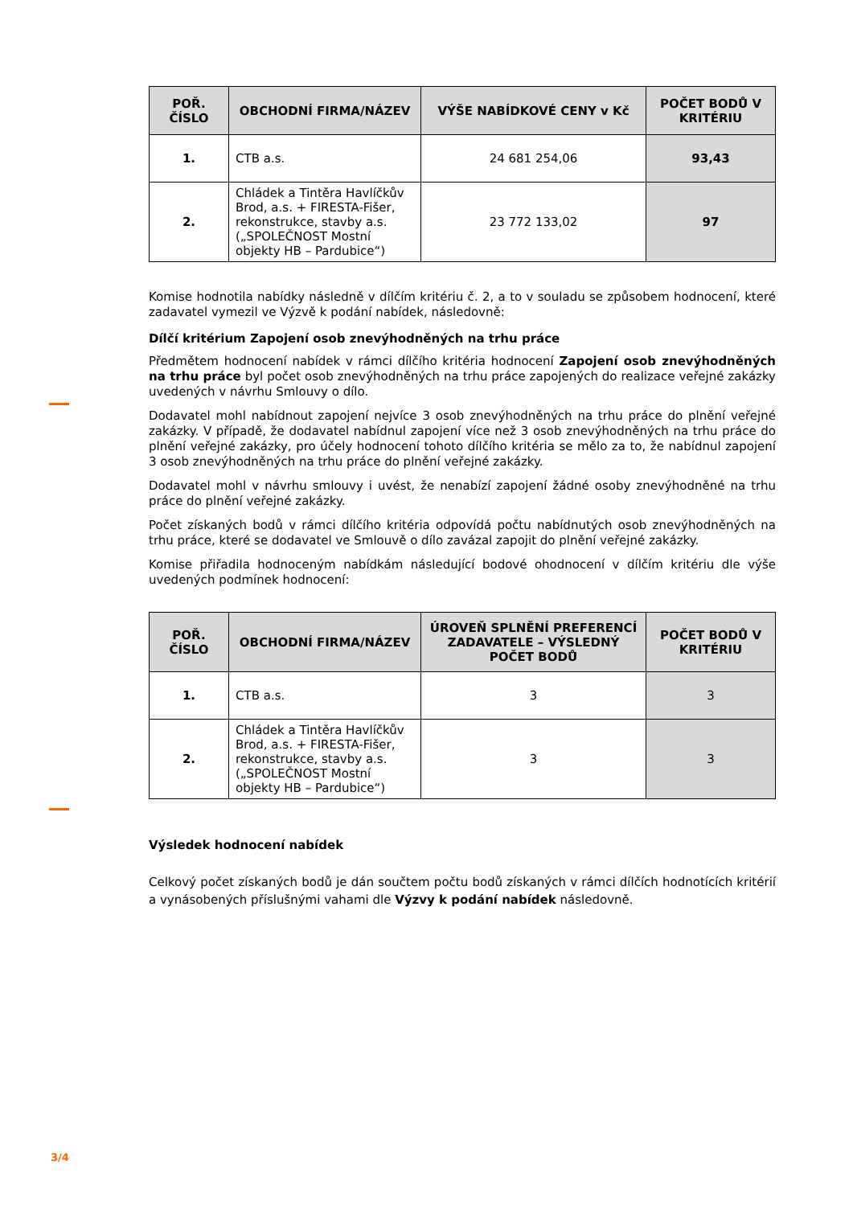| POŘ. ČÍSLO | OBCHODNÍ FIRMA/NÁZEV | VÝŠE NABÍDKOVÉ CENY v Kč | POČET BODŮ V KRITÉRIU |
| --- | --- | --- | --- |
| 1. | CTB a.s. | 24 681 254,06 | 93,43 |
| 2. | Chládek a Tintěra Havlíčkův Brod, a.s. + FIRESTA-Fišer, rekonstrukce, stavby a.s. („SPOLEČNOST Mostní objekty HB – Pardubice“) | 23 772 133,02 | 97 |
Komise hodnotila nabídky následně v dílčím kritériu č. 2, a to v souladu se způsobem hodnocení, které zadavatel vymezil ve Výzvě k podání nabídek, následovně:
Dílčí kritérium Zapojení osob znevýhodněných na trhu práce
Předmětem hodnocení nabídek v rámci dílčího kritéria hodnocení Zapojení osob znevýhodněných na trhu práce byl počet osob znevýhodněných na trhu práce zapojených do realizace veřejné zakázky uvedených v návrhu Smlouvy o dílo.
Dodavatel mohl nabídnout zapojení nejvíce 3 osob znevýhodněných na trhu práce do plnění veřejné zakázky. V případě, že dodavatel nabídnul zapojení více než 3 osob znevýhodněných na trhu práce do plnění veřejné zakázky, pro účely hodnocení tohoto dílčího kritéria se mělo za to, že nabídnul zapojení 3 osob znevýhodněných na trhu práce do plnění veřejné zakázky.
Dodavatel mohl v návrhu smlouvy i uvést, že nenabízí zapojení žádné osoby znevýhodněné na trhu práce do plnění veřejné zakázky.
Počet získaných bodů v rámci dílčího kritéria odpovídá počtu nabídnutých osob znevýhodněných na trhu práce, které se dodavatel ve Smlouvě o dílo zavázal zapojit do plnění veřejné zakázky.
Komise přiřadila hodnoceným nabídkám následující bodové ohodnocení v dílčím kritériu dle výše uvedených podmínek hodnocení:
| POŘ. ČÍSLO | OBCHODNÍ FIRMA/NÁZEV | ÚROVEŇ SPLNĚNÍ PREFERENCÍ ZADAVATELE – VÝSLEDNÝ POČET BODŮ | POČET BODŮ V KRITÉRIU |
| --- | --- | --- | --- |
| 1. | CTB a.s. | 3 | 3 |
| 2. | Chládek a Tintěra Havlíčkův Brod, a.s. + FIRESTA-Fišer, rekonstrukce, stavby a.s. („SPOLEČNOST Mostní objekty HB – Pardubice“) | 3 | 3 |
Výsledek hodnocení nabídek
Celkový počet získaných bodů je dán součtem počtu bodů získaných v rámci dílčích hodnotících kritérií a vynásobených příslušnými vahami dle Výzvy k podání nabídek následovně.
3/4